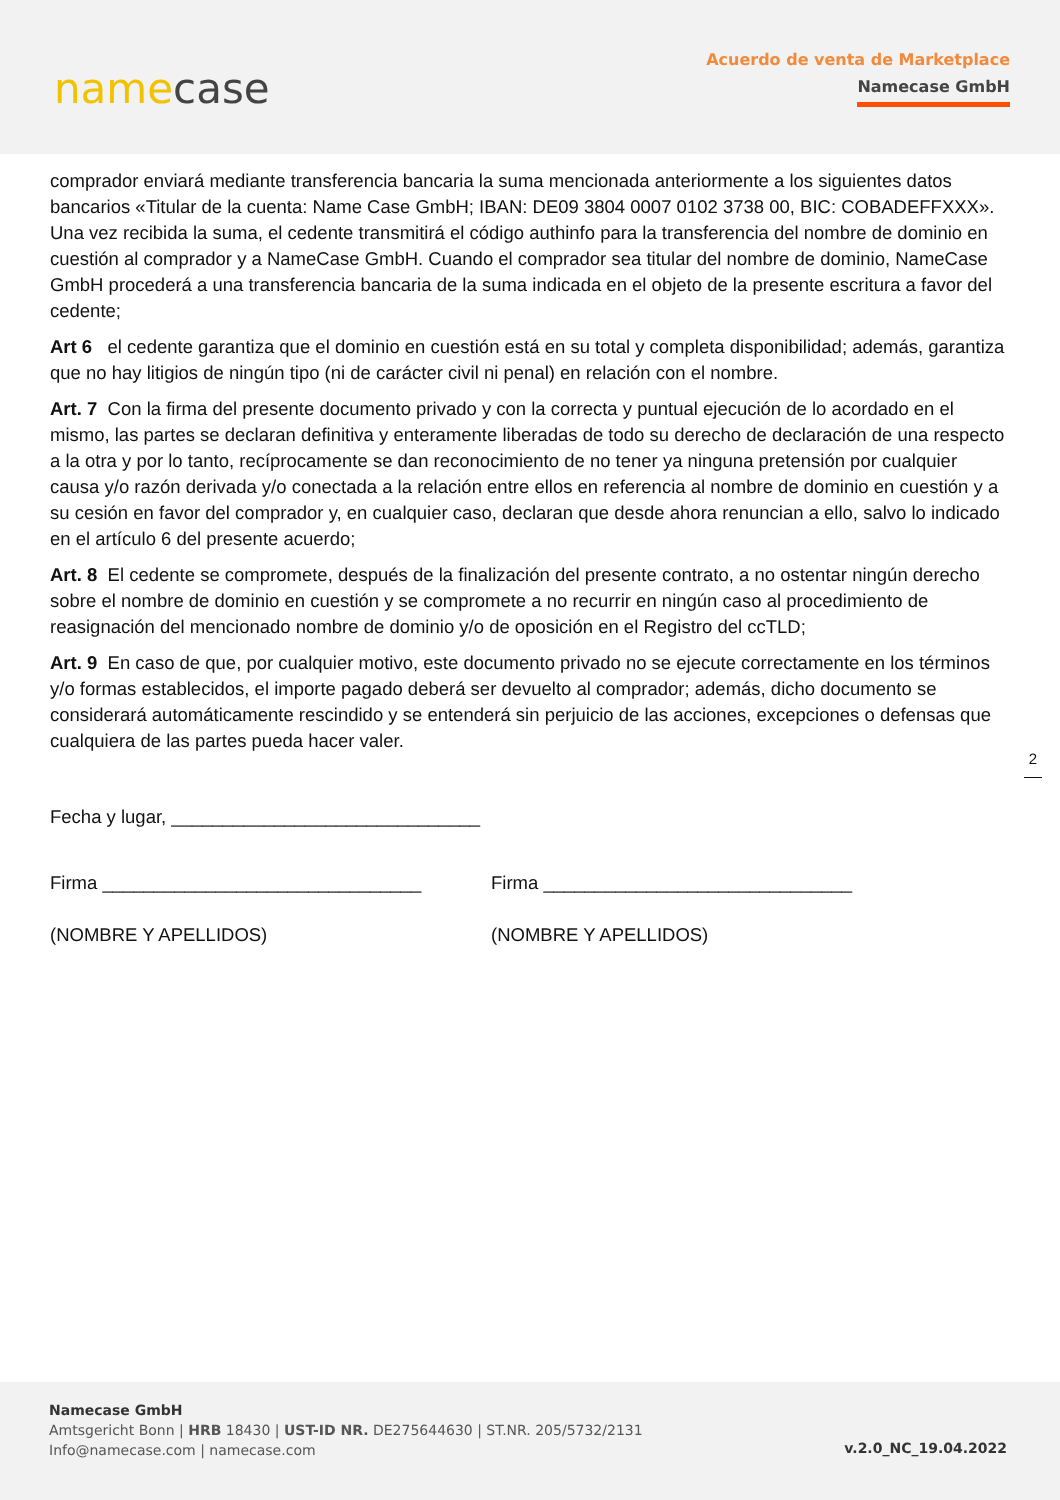namecase
Acuerdo de venta de Marketplace
Namecase GmbH
comprador enviará mediante transferencia bancaria la suma mencionada anteriormente a los siguientes datos bancarios «Titular de la cuenta: Name Case GmbH; IBAN: DE09 3804 0007 0102 3738 00, BIC: COBADEFFXXX». Una vez recibida la suma, el cedente transmitirá el código authinfo para la transferencia del nombre de dominio en cuestión al comprador y a NameCase GmbH. Cuando el comprador sea titular del nombre de dominio, NameCase GmbH procederá a una transferencia bancaria de la suma indicada en el objeto de la presente escritura a favor del cedente;
Art 6 el cedente garantiza que el dominio en cuestión está en su total y completa disponibilidad; además, garantiza que no hay litigios de ningún tipo (ni de carácter civil ni penal) en relación con el nombre.
Art. 7 Con la firma del presente documento privado y con la correcta y puntual ejecución de lo acordado en el mismo, las partes se declaran definitiva y enteramente liberadas de todo su derecho de declaración de una respecto a la otra y por lo tanto, recíprocamente se dan reconocimiento de no tener ya ninguna pretensión por cualquier causa y/o razón derivada y/o conectada a la relación entre ellos en referencia al nombre de dominio en cuestión y a su cesión en favor del comprador y, en cualquier caso, declaran que desde ahora renuncian a ello, salvo lo indicado en el artículo 6 del presente acuerdo;
Art. 8 El cedente se compromete, después de la finalización del presente contrato, a no ostentar ningún derecho sobre el nombre de dominio en cuestión y se compromete a no recurrir en ningún caso al procedimiento de reasignación del mencionado nombre de dominio y/o de oposición en el Registro del ccTLD;
Art. 9 En caso de que, por cualquier motivo, este documento privado no se ejecute correctamente en los términos y/o formas establecidos, el importe pagado deberá ser devuelto al comprador; además, dicho documento se considerará automáticamente rescindido y se entenderá sin perjuicio de las acciones, excepciones o defensas que cualquiera de las partes pueda hacer valer.
Fecha y lugar, ______________________________
Firma _______________________________
(NOMBRE Y APELLIDOS)
Firma ______________________________
(NOMBRE Y APELLIDOS)
2
Namecase GmbH
Amtsgericht Bonn | HRB 18430 | UST-ID NR. DE275644630 | ST.NR. 205/5732/2131
Info@namecase.com | namecase.com
v.2.0_NC_19.04.2022